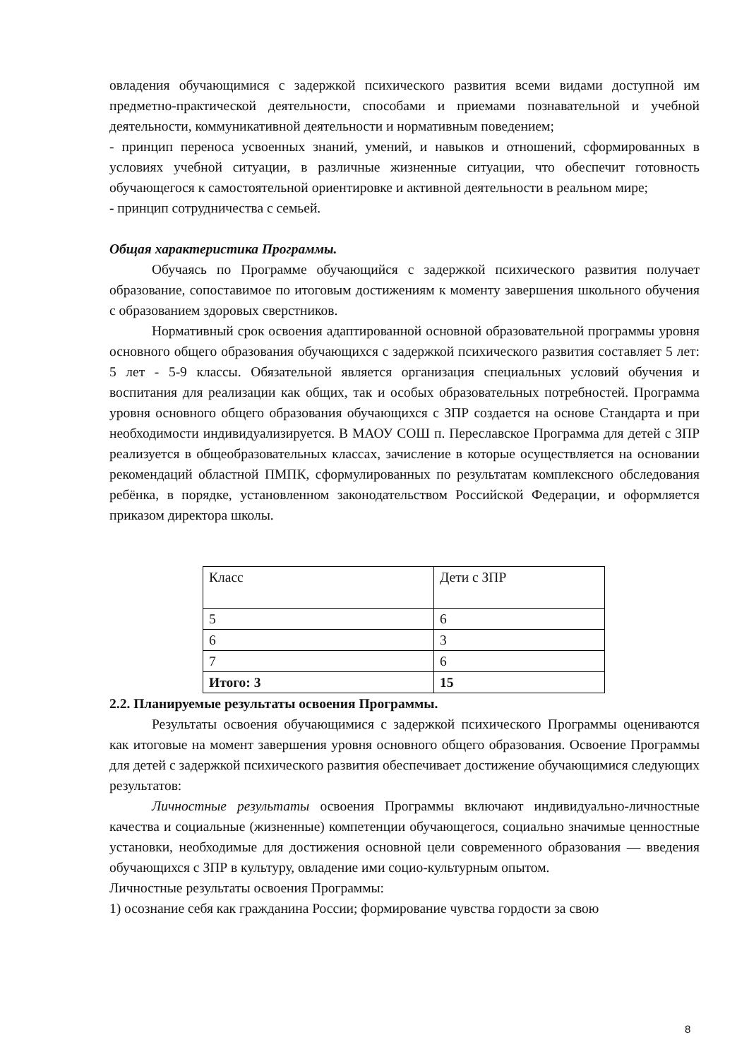овладения обучающимися с задержкой психического развития всеми видами доступной им предметно-практической деятельности, способами и приемами познавательной и учебной деятельности, коммуникативной деятельности и нормативным поведением;
- принцип переноса усвоенных знаний, умений, и навыков и отношений, сформированных в условиях учебной ситуации, в различные жизненные ситуации, что обеспечит готовность обучающегося к самостоятельной ориентировке и активной деятельности в реальном мире;
- принцип сотрудничества с семьей.
Общая характеристика Программы.
Обучаясь по Программе обучающийся с задержкой психического развития получает образование, сопоставимое по итоговым достижениям к моменту завершения школьного обучения с образованием здоровых сверстников.
Нормативный срок освоения адаптированной основной образовательной программы уровня основного общего образования обучающихся с задержкой психического развития составляет 5 лет: 5 лет - 5-9 классы. Обязательной является организация специальных условий обучения и воспитания для реализации как общих, так и особых образовательных потребностей. Программа уровня основного общего образования обучающихся с ЗПР создается на основе Стандарта и при необходимости индивидуализируется. В МАОУ СОШ п. Переславское Программа для детей с ЗПР реализуется в общеобразовательных классах, зачисление в которые осуществляется на основании рекомендаций областной ПМПК, сформулированных по результатам комплексного обследования ребёнка, в порядке, установленном законодательством Российской Федерации, и оформляется приказом директора школы.
| Класс | Дети с ЗПР |
| 5 | 6 |
| 6 | 3 |
| 7 | 6 |
| Итого: 3 | 15 |
2.2. Планируемые результаты освоения Программы.
Результаты освоения обучающимися с задержкой психического Программы оцениваются как итоговые на момент завершения уровня основного общего образования. Освоение Программы для детей с задержкой психического развития обеспечивает достижение обучающимися следующих результатов:
Личностные результаты освоения Программы включают индивидуально-личностные качества и социальные (жизненные) компетенции обучающегося, социально значимые ценностные установки, необходимые для достижения основной цели современного образования — введения обучающихся с ЗПР в культуру, овладение ими социо-культурным опытом.
Личностные результаты освоения Программы:
1) осознание себя как гражданина России; формирование чувства гордости за свою
8